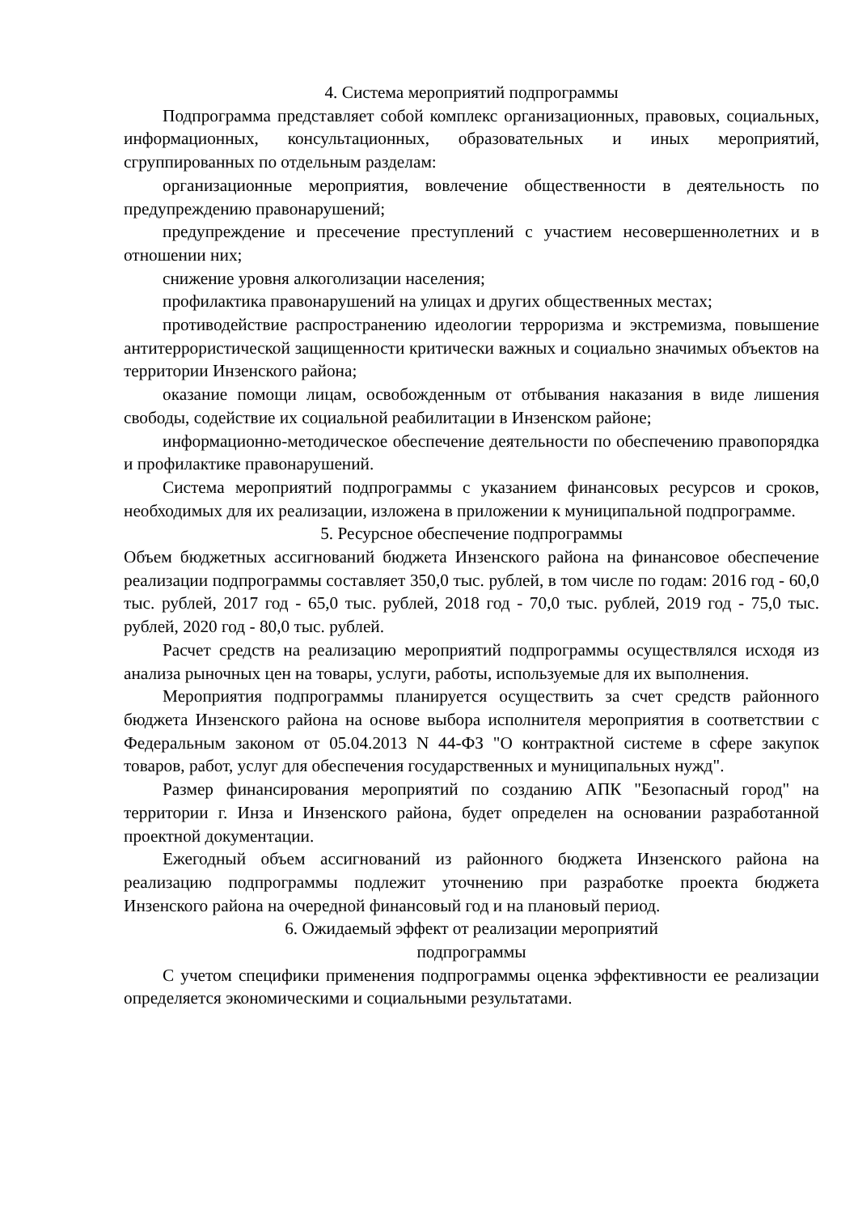4. Система мероприятий подпрограммы
Подпрограмма представляет собой комплекс организационных, правовых, социальных, информационных, консультационных, образовательных и иных мероприятий, сгруппированных по отдельным разделам:
организационные мероприятия, вовлечение общественности в деятельность по предупреждению правонарушений;
предупреждение и пресечение преступлений с участием несовершеннолетних и в отношении них;
снижение уровня алкоголизации населения;
профилактика правонарушений на улицах и других общественных местах;
противодействие распространению идеологии терроризма и экстремизма, повышение антитеррористической защищенности критически важных и социально значимых объектов на территории Инзенского района;
оказание помощи лицам, освобожденным от отбывания наказания в виде лишения свободы, содействие их социальной реабилитации в Инзенском районе;
информационно-методическое обеспечение деятельности по обеспечению правопорядка и профилактике правонарушений.
Система мероприятий подпрограммы с указанием финансовых ресурсов и сроков, необходимых для их реализации, изложена в приложении к муниципальной подпрограмме.
5. Ресурсное обеспечение подпрограммы
Объем бюджетных ассигнований бюджета Инзенского района на финансовое обеспечение реализации подпрограммы составляет 350,0 тыс. рублей, в том числе по годам: 2016 год - 60,0 тыс. рублей, 2017 год - 65,0 тыс. рублей, 2018 год - 70,0 тыс. рублей, 2019 год - 75,0 тыс. рублей, 2020 год - 80,0 тыс. рублей.
Расчет средств на реализацию мероприятий подпрограммы осуществлялся исходя из анализа рыночных цен на товары, услуги, работы, используемые для их выполнения.
Мероприятия подпрограммы планируется осуществить за счет средств районного бюджета Инзенского района на основе выбора исполнителя мероприятия в соответствии с Федеральным законом от 05.04.2013 N 44-ФЗ "О контрактной системе в сфере закупок товаров, работ, услуг для обеспечения государственных и муниципальных нужд".
Размер финансирования мероприятий по созданию АПК "Безопасный город" на территории г. Инза и Инзенского района, будет определен на основании разработанной проектной документации.
Ежегодный объем ассигнований из районного бюджета Инзенского района на реализацию подпрограммы подлежит уточнению при разработке проекта бюджета Инзенского района на очередной финансовый год и на плановый период.
6. Ожидаемый эффект от реализации мероприятий
подпрограммы
С учетом специфики применения подпрограммы оценка эффективности ее реализации определяется экономическими и социальными результатами.